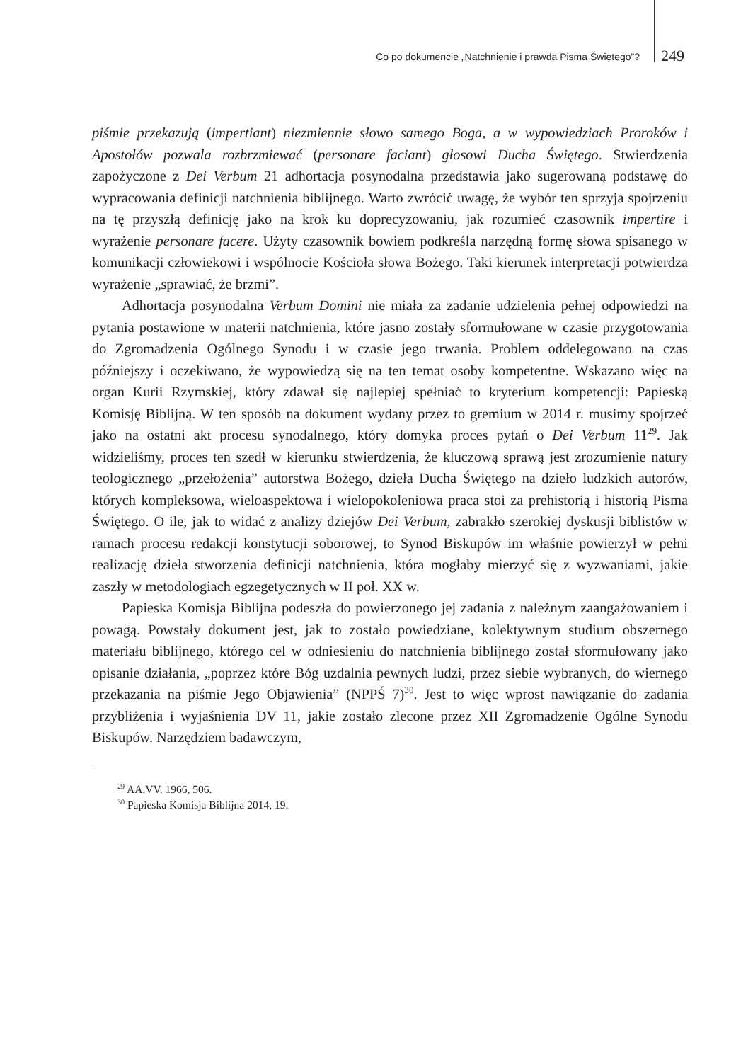Co po dokumencie „Natchnienie i prawda Pisma Świętego”? 249
piśmie przekazują (impertiant) niezmiennie słowo samego Boga, a w wypowiedziach Proroków i Apostołów pozwala rozbrzmiewać (personare faciant) głosowi Ducha Świętego. Stwierdzenia zapożyczone z Dei Verbum 21 adhortacja posynodalna przedstawia jako sugerowaną podstawę do wypracowania definicji natchnienia biblijnego. Warto zwrócić uwagę, że wybór ten sprzyja spojrzeniu na tę przyszłą definicję jako na krok ku doprecyzowaniu, jak rozumieć czasownik impertire i wyrażenie personare facere. Użyty czasownik bowiem podkreśla narzędną formę słowa spisanego w komunikacji człowiekowi i wspólnocie Kościoła słowa Bożego. Taki kierunek interpretacji potwierdza wyrażenie „sprawiać, że brzmi”.
Adhortacja posynodalna Verbum Domini nie miała za zadanie udzielenia pełnej odpowiedzi na pytania postawione w materii natchnienia, które jasno zostały sformułowane w czasie przygotowania do Zgromadzenia Ogólnego Synodu i w czasie jego trwania. Problem oddelegowano na czas późniejszy i oczekiwano, że wypowiedzą się na ten temat osoby kompetentne. Wskazano więc na organ Kurii Rzymskiej, który zdawał się najlepiej spełniać to kryterium kompetencji: Papieską Komisję Biblijną. W ten sposób na dokument wydany przez to gremium w 2014 r. musimy spojrzeć jako na ostatni akt procesu synodalnego, który domyka proces pytań o Dei Verbum 11<sup>29</sup>. Jak widzieliśmy, proces ten szedł w kierunku stwierdzenia, że kluczową sprawą jest zrozumienie natury teologicznego „przełożenia” autorstwa Bożego, dzieła Ducha Świętego na dzieło ludzkich autorów, których kompleksowa, wieloaspektowa i wielopokoleniowa praca stoi za prehistorią i historią Pisma Świętego. O ile, jak to widać z analizy dziejów Dei Verbum, zabrakło szerokiej dyskusji biblistów w ramach procesu redakcji konstytucji soborowej, to Synod Biskupów im właśnie powierzył w pełni realizację dzieła stworzenia definicji natchnienia, która mogłaby mierzyć się z wyzwaniami, jakie zaszły w metodologiach egzegetycznych w II poł. XX w.
Papieska Komisja Biblijna podeszła do powierzonego jej zadania z należnym zaangażowaniem i powagą. Powstały dokument jest, jak to zostało powiedziane, kolektywnym studium obszernego materiału biblijnego, którego cel w odniesieniu do natchnienia biblijnego został sformułowany jako opisanie działania, „poprzez które Bóg uzdalnia pewnych ludzi, przez siebie wybranych, do wiernego przekazania na piśmie Jego Objawienia” (NPPŚ 7)<sup>30</sup>. Jest to więc wprost nawiązanie do zadania przybliżenia i wyjaśnienia DV 11, jakie zostało zlecone przez XII Zgromadzenie Ogólne Synodu Biskupów. Narzędziem badawczym,
<sup>29</sup> AA.VV. 1966, 506.
<sup>30</sup> Papieska Komisja Biblijna 2014, 19.